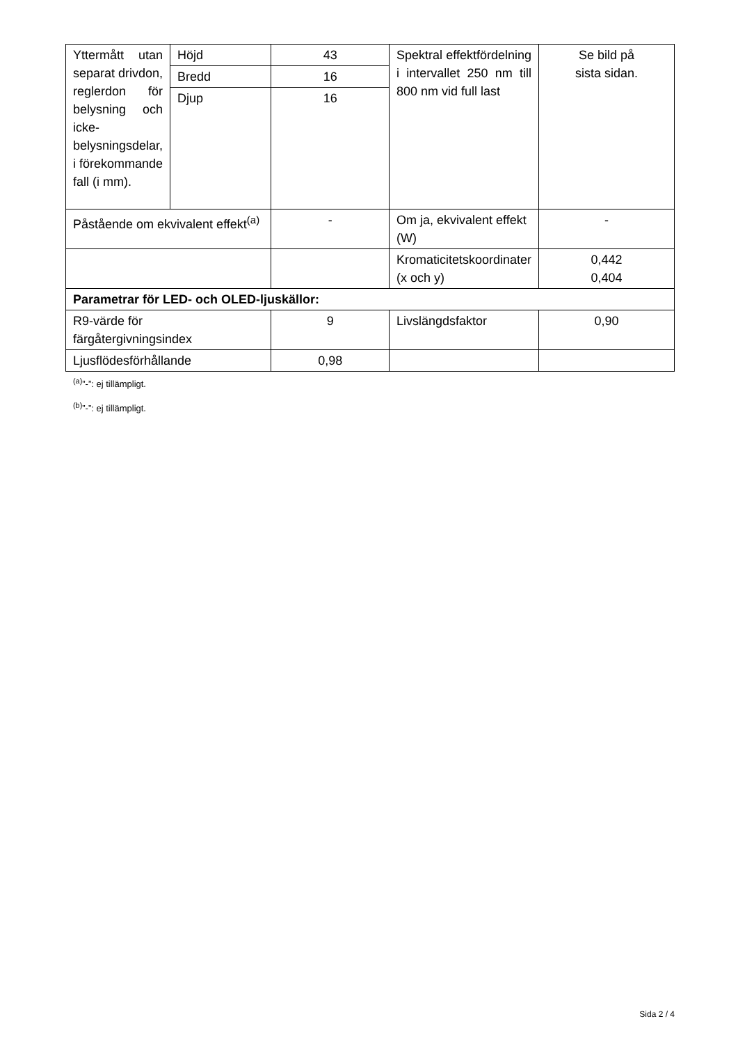| Yttermått utan separat drivdon, reglerdon för belysning och icke-belysningsdelar, i förekommande fall (i mm). | Höjd | 43 | Spektral effektfördelning i intervallet 250 nm till 800 nm vid full last | Se bild på sista sidan. |
| | Bredd | 16 | | |
| | Djup | 16 | | |
| Påstående om ekvivalent effekt<sup>(a)</sup> | | - | Om ja, ekvivalent effekt (W) | - |
| | | | Kromaticitetskoordinater (x och y) | 0,442 0,404 |
| Parametrar för LED- och OLED-ljuskällor: | | | | |
| R9-värde för färgåtergivningsindex | | 9 | Livslängdsfaktor | 0,90 |
| Ljusflödesförhållande | | 0,98 | | |
<sup>(a)</sup>”-”: ej tillämpligt.
<sup>(b)</sup>”-”: ej tillämpligt.
Sida 2 / 4